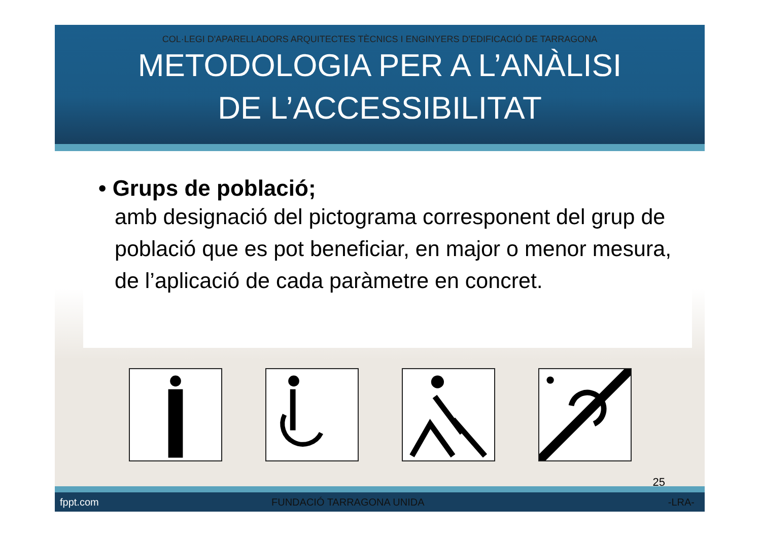COL·LEGI D'APARELLADORS ARQUITECTES TÈCNICS I ENGINYERS D'EDIFICACIÓ DE TARRAGONA
METODOLOGIA PER A L’ANÀLISI
DE L’ACCESSIBILITAT
• Grups de població;
amb designació del pictograma corresponent del grup de població que es pot beneficiar, en major o menor mesura, de l’aplicació de cada paràmetre en concret.
25
fppt.com FUNDACIÓ TARRAGONA UNIDA -LRA-